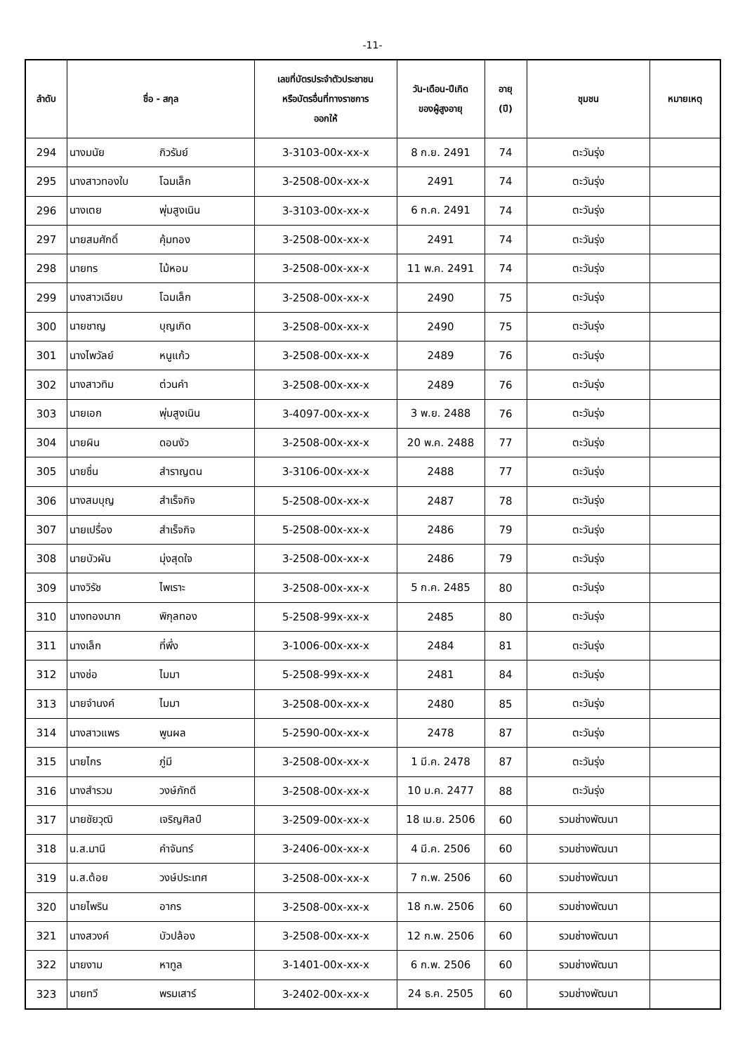-11-
| ลำดับ | ชื่อ - สกุล | | เลขที่บัตรประจำตัวประชาชน หรือบัตรอื่นที่ทางราชการ ออกให้ | วัน-เดือน-ปีเกิด ของผู้สูงอายุ | อายุ (ปี) | ชุมชน | หมายเหตุ |
| --- | --- | --- | --- | --- | --- | --- | --- |
| 294 | นางมนัย | กิวรัมย์ | 3-3103-00x-xx-x | 8 ก.ย. 2491 | 74 | ตะวันรุ่ง | |
| 295 | นางสาวทองใบ | โฉมเล็ก | 3-2508-00x-xx-x | 2491 | 74 | ตะวันรุ่ง | |
| 296 | นางเตย | พุ่มสูงเนิน | 3-3103-00x-xx-x | 6 ก.ค. 2491 | 74 | ตะวันรุ่ง | |
| 297 | นายสมศักดิ์ | คุ้มทอง | 3-2508-00x-xx-x | 2491 | 74 | ตะวันรุ่ง | |
| 298 | นายทร | ไม้หอม | 3-2508-00x-xx-x | 11 พ.ค. 2491 | 74 | ตะวันรุ่ง | |
| 299 | นางสาวเฉียบ | โฉมเล็ก | 3-2508-00x-xx-x | 2490 | 75 | ตะวันรุ่ง | |
| 300 | นายชาญ | บุญเกิด | 3-2508-00x-xx-x | 2490 | 75 | ตะวันรุ่ง | |
| 301 | นางไพวัลย์ | หนูแก้ว | 3-2508-00x-xx-x | 2489 | 76 | ตะวันรุ่ง | |
| 302 | นางสาวทิม | ต่วนคำ | 3-2508-00x-xx-x | 2489 | 76 | ตะวันรุ่ง | |
| 303 | นายเอก | พุ่มสูงเนิน | 3-4097-00x-xx-x | 3 พ.ย. 2488 | 76 | ตะวันรุ่ง | |
| 304 | นายผิน | ดอนงัว | 3-2508-00x-xx-x | 20 พ.ค. 2488 | 77 | ตะวันรุ่ง | |
| 305 | นายชื่น | สำราญตน | 3-3106-00x-xx-x | 2488 | 77 | ตะวันรุ่ง | |
| 306 | นางสมบุญ | สำเร็จกิจ | 5-2508-00x-xx-x | 2487 | 78 | ตะวันรุ่ง | |
| 307 | นายเปรื่อง | สำเร็จกิจ | 5-2508-00x-xx-x | 2486 | 79 | ตะวันรุ่ง | |
| 308 | นายบัวผัน | มุ่งสุดใจ | 3-2508-00x-xx-x | 2486 | 79 | ตะวันรุ่ง | |
| 309 | นางวิรัช | ไพเราะ | 3-2508-00x-xx-x | 5 ก.ค. 2485 | 80 | ตะวันรุ่ง | |
| 310 | นางทองมาก | พิกุลทอง | 5-2508-99x-xx-x | 2485 | 80 | ตะวันรุ่ง | |
| 311 | นางเล็ก | ที่พึ่ง | 3-1006-00x-xx-x | 2484 | 81 | ตะวันรุ่ง | |
| 312 | นางช่อ | ไมมา | 5-2508-99x-xx-x | 2481 | 84 | ตะวันรุ่ง | |
| 313 | นายจำนงค์ | ไมมา | 3-2508-00x-xx-x | 2480 | 85 | ตะวันรุ่ง | |
| 314 | นางสาวแพร | พูนผล | 5-2590-00x-xx-x | 2478 | 87 | ตะวันรุ่ง | |
| 315 | นายไกร | ภู่มี | 3-2508-00x-xx-x | 1 มี.ค. 2478 | 87 | ตะวันรุ่ง | |
| 316 | นางสำรวม | วงษ์ภักดี | 3-2508-00x-xx-x | 10 ม.ค. 2477 | 88 | ตะวันรุ่ง | |
| 317 | นายชัยวุฒิ | เจริญศิลป์ | 3-2509-00x-xx-x | 18 เม.ย. 2506 | 60 | รวมช่างพัฒนา | |
| 318 | น.ส.มานี | คำจันทร์ | 3-2406-00x-xx-x | 4 มี.ค. 2506 | 60 | รวมช่างพัฒนา | |
| 319 | น.ส.ต้อย | วงษ์ประเทศ | 3-2508-00x-xx-x | 7 ก.พ. 2506 | 60 | รวมช่างพัฒนา | |
| 320 | นายไพริน | อากร | 3-2508-00x-xx-x | 18 ก.พ. 2506 | 60 | รวมช่างพัฒนา | |
| 321 | นางสวงค์ | บัวปล้อง | 3-2508-00x-xx-x | 12 ก.พ. 2506 | 60 | รวมช่างพัฒนา | |
| 322 | นายงาม | หาทูล | 3-1401-00x-xx-x | 6 ก.พ. 2506 | 60 | รวมช่างพัฒนา | |
| 323 | นายทวี | พรมเสาร์ | 3-2402-00x-xx-x | 24 ธ.ค. 2505 | 60 | รวมช่างพัฒนา | |